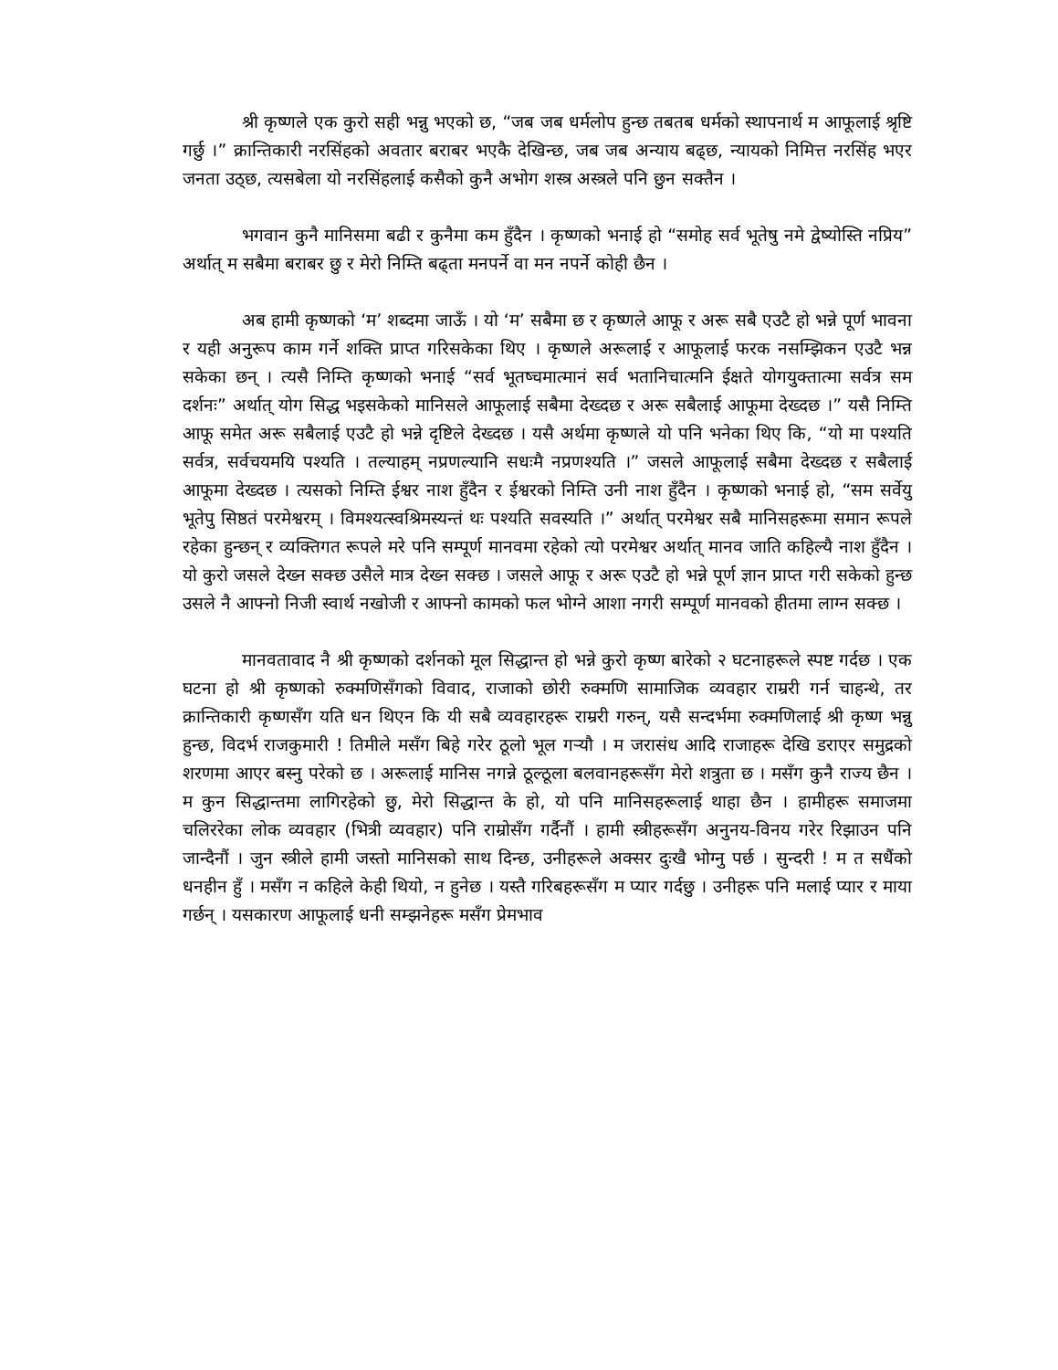श्री कृष्णले एक कुरो सही भन्नु भएको छ, “जब जब धर्मलोप हुन्छ तबतब धर्मको स्थापनार्थ म आफूलाई श्रृष्टि गर्छु ।” क्रान्तिकारी नरसिंहको अवतार बराबर भएकै देखिन्छ, जब जब अन्याय बढ्छ, न्यायको निमित्त नरसिंह भएर जनता उठ्छ, त्यसबेला यो नरसिंहलाई कसैको कुनै अभोग शस्त्र अस्त्रले पनि छुन सक्तैन ।
भगवान कुनै मानिसमा बढी र कुनैमा कम हुँदैन । कृष्णको भनाई हो “समोह सर्व भूतेषु नमे द्वेष्योस्ति नप्रिय” अर्थात् म सबैमा बराबर छु र मेरो निम्ति बढ्ता मनपर्ने वा मन नपर्ने कोही छैन ।
अब हामी कृष्णको ‘म’ शब्दमा जाऊँ । यो ‘म’ सबैमा छ र कृष्णले आफू र अरू सबै एउटै हो भन्ने पूर्ण भावना र यही अनुरूप काम गर्ने शक्ति प्राप्त गरिसकेका थिए । कृष्णले अरूलाई र आफूलाई फरक नसम्झिकन एउटै भन्न सकेका छन् । त्यसै निम्ति कृष्णको भनाई “सर्व भूतष्चमात्मानं सर्व भतानिचात्मनि ईक्षते योगयुक्तात्मा सर्वत्र सम दर्शनः” अर्थात् योग सिद्ध भइसकेको मानिसले आफूलाई सबैमा देख्दछ र अरू सबैलाई आफूमा देख्दछ ।” यसै निम्ति आफू समेत अरू सबैलाई एउटै हो भन्ने दृष्टिले देख्दछ । यसै अर्थमा कृष्णले यो पनि भनेका थिए कि, “यो मा पश्यति सर्वत्र, सर्वचयमयि पश्यति । तल्याहम् नप्रणल्यानि सधःमै नप्रणश्यति ।” जसले आफूलाई सबैमा देख्दछ र सबैलाई आफूमा देख्दछ । त्यसको निम्ति ईश्वर नाश हुँदैन र ईश्वरको निम्ति उनी नाश हुँदैन । कृष्णको भनाई हो, “सम सर्वेयु भूतेपु सिष्ठतं परमेश्वरम् । विमश्यत्स्वश्रिमस्यन्तं थः पश्यति सवस्यति ।” अर्थात् परमेश्वर सबै मानिसहरूमा समान रूपले रहेका हुन्छन् र व्यक्तिगत रूपले मरे पनि सम्पूर्ण मानवमा रहेको त्यो परमेश्वर अर्थात् मानव जाति कहिल्यै नाश हुँदैन । यो कुरो जसले देख्न सक्छ उसैले मात्र देख्न सक्छ । जसले आफू र अरू एउटै हो भन्ने पूर्ण ज्ञान प्राप्त गरी सकेको हुन्छ उसले नै आफ्नो निजी स्वार्थ नखोजी र आफ्नो कामको फल भोग्ने आशा नगरी सम्पूर्ण मानवको हीतमा लाग्न सक्छ ।
मानवतावाद नै श्री कृष्णको दर्शनको मूल सिद्धान्त हो भन्ने कुरो कृष्ण बारेको २ घटनाहरूले स्पष्ट गर्दछ । एक घटना हो श्री कृष्णको रुक्मणिसँगको विवाद, राजाको छोरी रुक्मणि सामाजिक व्यवहार राम्ररी गर्न चाहन्थे, तर क्रान्तिकारी कृष्णसँग यति धन थिएन कि यी सबै व्यवहारहरू राम्ररी गरुन्, यसै सन्दर्भमा रुक्मणिलाई श्री कृष्ण भन्नु हुन्छ, विदर्भ राजकुमारी ! तिमीले मसँग बिहे गरेर ठूलो भूल गर्‍यौ । म जरासंध आदि राजाहरू देखि डराएर समुद्रको शरणमा आएर बस्नु परेको छ । अरूलाई मानिस नगन्ने ठूल्ठूला बलवानहरूसँग मेरो शत्रुता छ । मसँग कुनै राज्य छैन । म कुन सिद्धान्तमा लागिरहेको छु, मेरो सिद्धान्त के हो, यो पनि मानिसहरूलाई थाहा छैन । हामीहरू समाजमा चलिररेका लोक व्यवहार (भित्री व्यवहार) पनि राम्रोसँग गर्दैनौं । हामी स्त्रीहरूसँग अनुनय-विनय गरेर रिझाउन पनि जान्दैनौं । जुन स्त्रीले हामी जस्तो मानिसको साथ दिन्छ, उनीहरूले अक्सर दुःखै भोग्नु पर्छ । सुन्दरी ! म त सधैंको धनहीन हुँ । मसँग न कहिले केही थियो, न हुनेछ । यस्तै गरिबहरूसँग म प्यार गर्दछु । उनीहरू पनि मलाई प्यार र माया गर्छन् । यसकारण आफूलाई धनी सम्झनेहरू मसँग प्रेमभाव